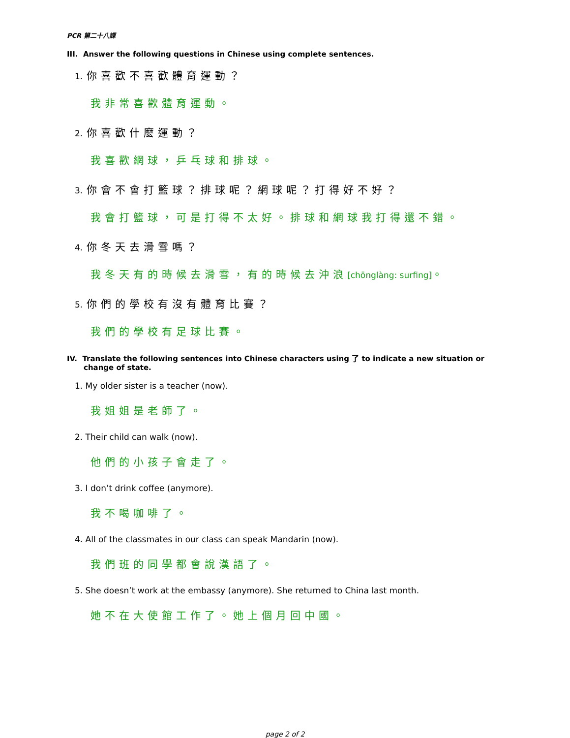PCR 第二十八課
III. Answer the following questions in Chinese using complete sentences.
1. 你喜歡不喜歡體育運動？
我非常喜歡體育運動。
2. 你喜歡什麼運動？
我喜歡網球，乒乓球和排球。
3. 你會不會打籃球？排球呢？網球呢？打得好不好？
我會打籃球，可是打得不太好。排球和網球我打得還不錯。
4. 你冬天去滑雪嗎？
我冬天有的時候去滑雪，有的時候去沖浪[chōnglàng: surfing]。
5. 你們的學校有沒有體育比賽？
我們的學校有足球比賽。
IV. Translate the following sentences into Chinese characters using 了 to indicate a new situation or change of state.
1. My older sister is a teacher (now).
我姐姐是老師了。
2. Their child can walk (now).
他們的小孩子會走了。
3. I don’t drink coffee (anymore).
我不喝咖啡了。
4. All of the classmates in our class can speak Mandarin (now).
我們班的同學都會說漢語了。
5. She doesn’t work at the embassy (anymore). She returned to China last month.
她不在大使館工作了。她上個月回中國。
page 2 of 2